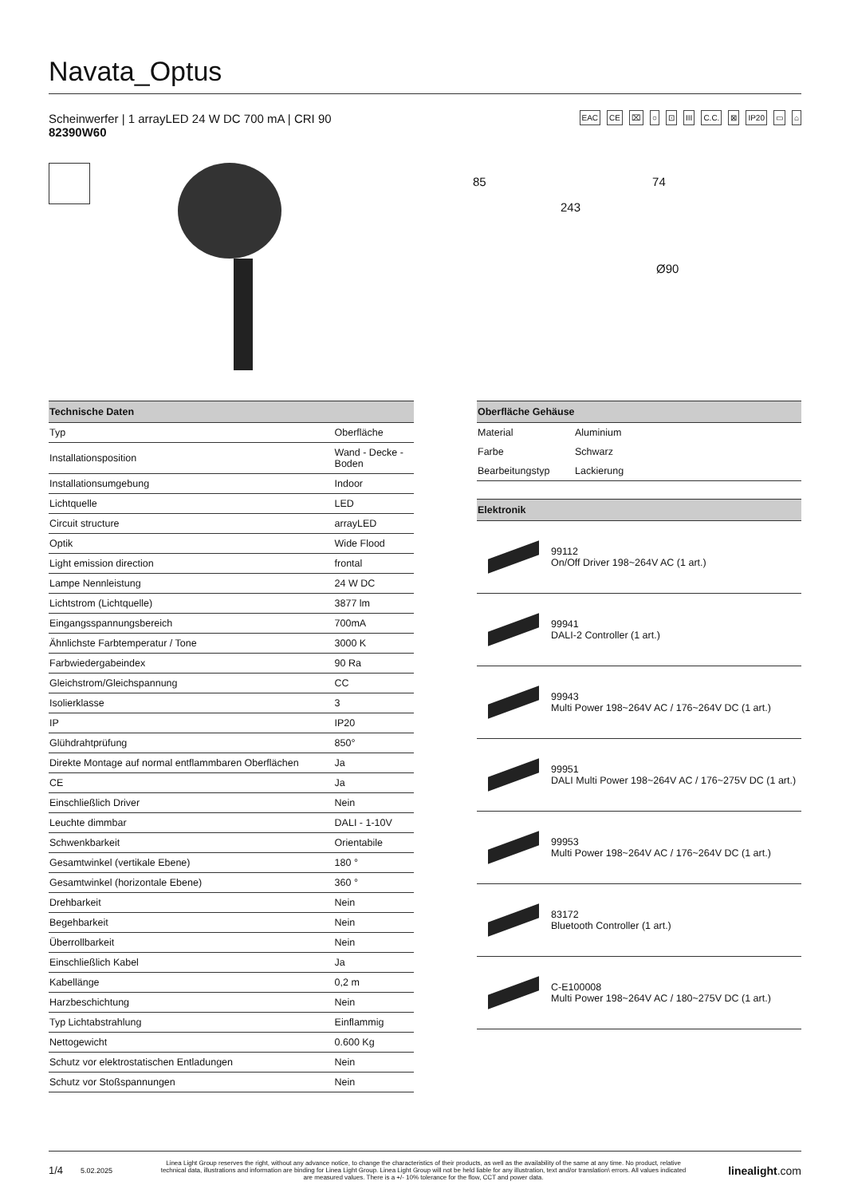Navata_Optus
EAC CE ⌧ ○ ⊡ III C.C. ⊠ IP20 ▭ ⌂
Scheinwerfer | 1 arrayLED 24 W DC 700 mA | CRI 90
82390W60
85 74
243
Ø90
| Technische Daten | |
| --- | --- |
| Typ | Oberfläche |
| Installationsposition | Wand - Decke - Boden |
| Installationsumgebung | Indoor |
| Lichtquelle | LED |
| Circuit structure | arrayLED |
| Optik | Wide Flood |
| Light emission direction | frontal |
| Lampe Nennleistung | 24 W DC |
| Lichtstrom (Lichtquelle) | 3877 lm |
| Eingangsspannungsbereich | 700mA |
| Ähnlichste Farbtemperatur / Tone | 3000 K |
| Farbwiedergabeindex | 90 Ra |
| Gleichstrom/Gleichspannung | CC |
| Isolierklasse | 3 |
| IP | IP20 |
| Glühdrahtprüfung | 850° |
| Direkte Montage auf normal entflammbaren Oberflächen | Ja |
| CE | Ja |
| Einschließlich Driver | Nein |
| Leuchte dimmbar | DALI - 1-10V |
| Schwenkbarkeit | Orientabile |
| Gesamtwinkel (vertikale Ebene) | 180 ° |
| Gesamtwinkel (horizontale Ebene) | 360 ° |
| Drehbarkeit | Nein |
| Begehbarkeit | Nein |
| Überrollbarkeit | Nein |
| Einschließlich Kabel | Ja |
| Kabellänge | 0,2 m |
| Harzbeschichtung | Nein |
| Typ Lichtabstrahlung | Einflammig |
| Nettogewicht | 0.600 Kg |
| Schutz vor elektrostatischen Entladungen | Nein |
| Schutz vor Stoßspannungen | Nein |
| Oberfläche Gehäuse | |
| --- | --- |
| Material | Aluminium |
| Farbe | Schwarz |
| Bearbeitungstyp | Lackierung |
| Elektronik | |
| --- | --- |
| | 99112 On/Off Driver 198~264V AC (1 art.) |
| | 99941 DALI-2 Controller (1 art.) |
| | 99943 Multi Power 198~264V AC / 176~264V DC (1 art.) |
| | 99951 DALI Multi Power 198~264V AC / 176~275V DC (1 art.) |
| | 99953 Multi Power 198~264V AC / 176~264V DC (1 art.) |
| | 83172 Bluetooth Controller (1 art.) |
| | C-E100008 Multi Power 198~264V AC / 180~275V DC (1 art.) |
1/4 5.02.2025 Linea Light Group reserves the right, without any advance notice, to change the characteristics of their products, as well as the availability of the same at any time. No product, relative technical data, illustrations and information are binding for Linea Light Group. Linea Light Group will not be held liable for any illustration, text and/or translation\ errors. All values indicated are measured values. There is a +/- 10% tolerance for the flow, CCT and power data. linealight.com